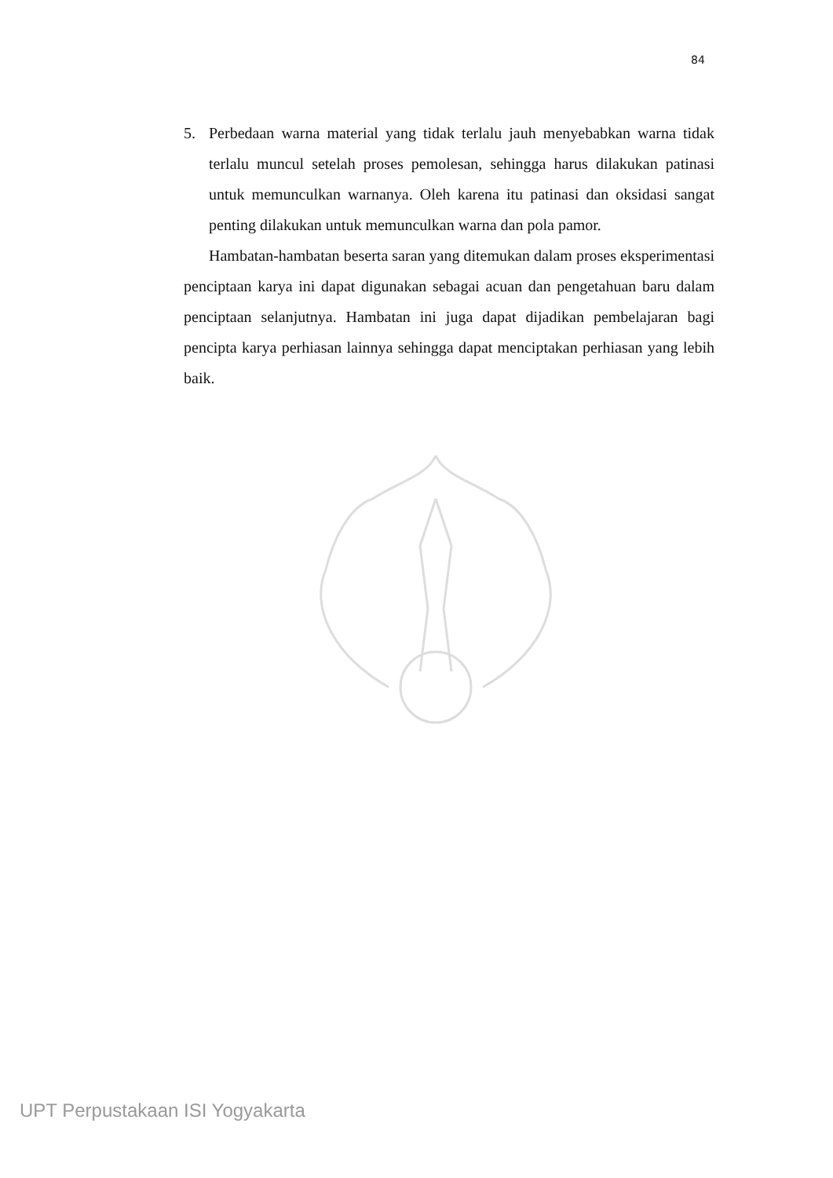84
5. Perbedaan warna material yang tidak terlalu jauh menyebabkan warna tidak terlalu muncul setelah proses pemolesan, sehingga harus dilakukan patinasi untuk memunculkan warnanya. Oleh karena itu patinasi dan oksidasi sangat penting dilakukan untuk memunculkan warna dan pola pamor.
Hambatan-hambatan beserta saran yang ditemukan dalam proses eksperimentasi penciptaan karya ini dapat digunakan sebagai acuan dan pengetahuan baru dalam penciptaan selanjutnya. Hambatan ini juga dapat dijadikan pembelajaran bagi pencipta karya perhiasan lainnya sehingga dapat menciptakan perhiasan yang lebih baik.
UPT Perpustakaan ISI Yogyakarta